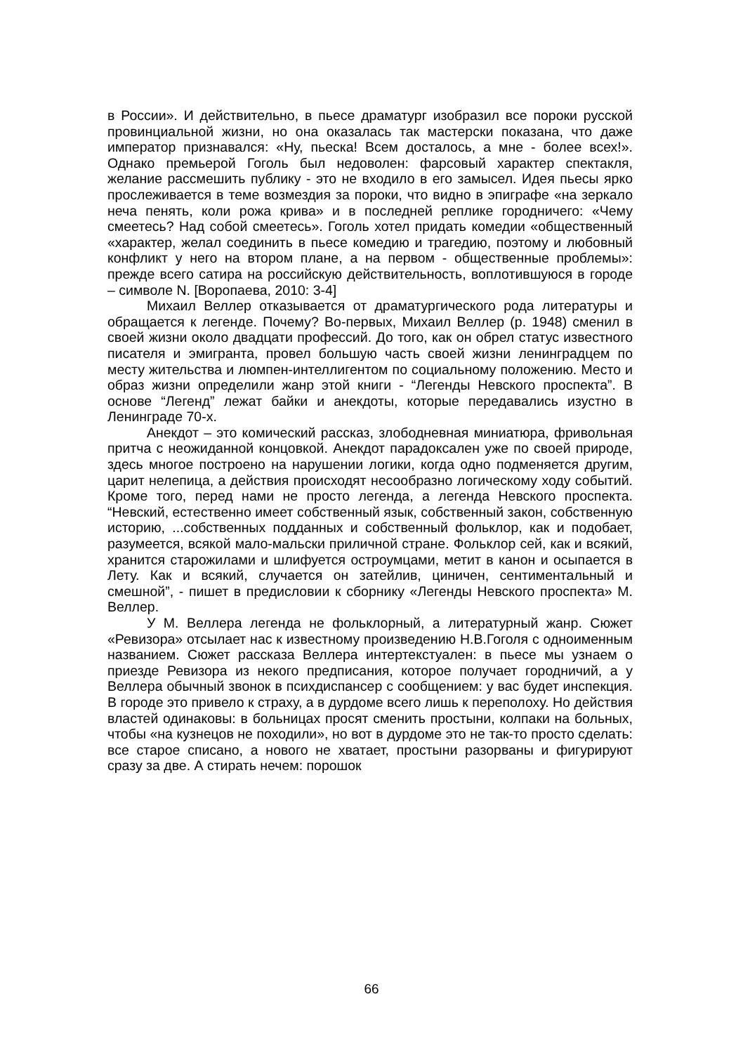в России». И действительно, в пьесе драматург изобразил все пороки русской провинциальной жизни, но она оказалась так мастерски показана, что даже император признавался: «Ну, пьеска! Всем досталось, а мне - более всех!». Однако премьерой Гоголь был недоволен: фарсовый характер спектакля, желание рассмешить публику - это не входило в его замысел. Идея пьесы ярко прослеживается в теме возмездия за пороки, что видно в эпиграфе «на зеркало неча пенять, коли рожа крива» и в последней реплике городничего: «Чему смеетесь? Над собой смеетесь». Гоголь хотел придать комедии «общественный «характер, желал соединить в пьесе комедию и трагедию, поэтому и любовный конфликт у него на втором плане, а на первом - общественные проблемы»: прежде всего сатира на российскую действительность, воплотившуюся в городе – символе N. [Воропаева, 2010: 3-4]
Михаил Веллер отказывается от драматургического рода литературы и обращается к легенде. Почему? Во-первых, Михаил Веллер (р. 1948) сменил в своей жизни около двадцати профессий. До того, как он обрел статус известного писателя и эмигранта, провел большую часть своей жизни ленинградцем по месту жительства и люмпен-интеллигентом по социальному положению. Место и образ жизни определили жанр этой книги - “Легенды Невского проспекта”. В основе “Легенд” лежат байки и анекдоты, которые передавались изустно в Ленинграде 70-х.
Анекдот – это комический рассказ, злободневная миниатюра, фривольная притча с неожиданной концовкой. Анекдот парадоксален уже по своей природе, здесь многое построено на нарушении логики, когда одно подменяется другим, царит нелепица, а действия происходят несообразно логическому ходу событий. Кроме того, перед нами не просто легенда, а легенда Невского проспекта. “Невский, естественно имеет собственный язык, собственный закон, собственную историю, ...собственных подданных и собственный фольклор, как и подобает, разумеется, всякой мало-мальски приличной стране. Фольклор сей, как и всякий, хранится старожилами и шлифуется остроумцами, метит в канон и осыпается в Лету. Как и всякий, случается он затейлив, циничен, сентиментальный и смешной”, - пишет в предисловии к сборнику «Легенды Невского проспекта» М. Веллер.
У М. Веллера легенда не фольклорный, а литературный жанр. Сюжет «Ревизора» отсылает нас к известному произведению Н.В.Гоголя с одноименным названием. Сюжет рассказа Веллера интертекстуален: в пьесе мы узнаем о приезде Ревизора из некого предписания, которое получает городничий, а у Веллера обычный звонок в психдиспансер с сообщением: у вас будет инспекция. В городе это привело к страху, а в дурдоме всего лишь к переполоху. Но действия властей одинаковы: в больницах просят сменить простыни, колпаки на больных, чтобы «на кузнецов не походили», но вот в дурдоме это не так-то просто сделать: все старое списано, а нового не хватает, простыни разорваны и фигурируют сразу за две. А стирать нечем: порошок
66